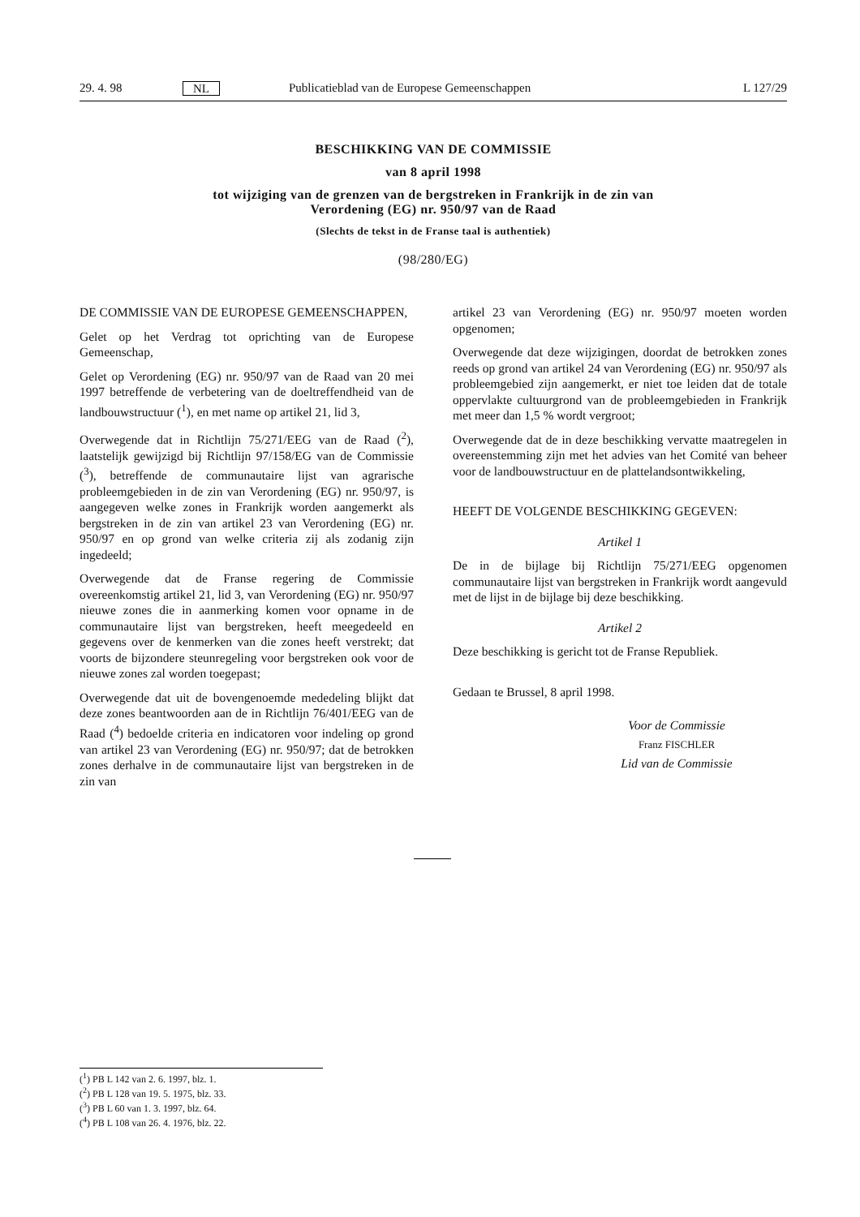29. 4. 98 NL Publicatieblad van de Europese Gemeenschappen L 127/29
BESCHIKKING VAN DE COMMISSIE
van 8 april 1998
tot wijziging van de grenzen van de bergstreken in Frankrijk in de zin van
Verordening (EG) nr. 950/97 van de Raad
(Slechts de tekst in de Franse taal is authentiek)
(98/280/EG)
DE COMMISSIE VAN DE EUROPESE GEMEENSCHAPPEN,
Gelet op het Verdrag tot oprichting van de Europese Gemeenschap,
Gelet op Verordening (EG) nr. 950/97 van de Raad van 20 mei 1997 betreffende de verbetering van de doeltreffendheid van de landbouwstructuur (<sup>1</sup>), en met name op artikel 21, lid 3,
Overwegende dat in Richtlijn 75/271/EEG van de Raad (<sup>2</sup>), laatstelijk gewijzigd bij Richtlijn 97/158/EG van de Commissie (<sup>3</sup>), betreffende de communautaire lijst van agrarische probleemgebieden in de zin van Verordening (EG) nr. 950/97, is aangegeven welke zones in Frankrijk worden aangemerkt als bergstreken in de zin van artikel 23 van Verordening (EG) nr. 950/97 en op grond van welke criteria zij als zodanig zijn ingedeeld;
Overwegende dat de Franse regering de Commissie overeenkomstig artikel 21, lid 3, van Verordening (EG) nr. 950/97 nieuwe zones die in aanmerking komen voor opname in de communautaire lijst van bergstreken, heeft meegedeeld en gegevens over de kenmerken van die zones heeft verstrekt; dat voorts de bijzondere steunregeling voor bergstreken ook voor de nieuwe zones zal worden toegepast;
Overwegende dat uit de bovengenoemde mededeling blijkt dat deze zones beantwoorden aan de in Richtlijn 76/401/EEG van de Raad (<sup>4</sup>) bedoelde criteria en indicatoren voor indeling op grond van artikel 23 van Verordening (EG) nr. 950/97; dat de betrokken zones derhalve in de communautaire lijst van bergstreken in de zin van
artikel 23 van Verordening (EG) nr. 950/97 moeten worden opgenomen;
Overwegende dat deze wijzigingen, doordat de betrokken zones reeds op grond van artikel 24 van Verordening (EG) nr. 950/97 als probleemgebied zijn aangemerkt, er niet toe leiden dat de totale oppervlakte cultuurgrond van de probleemgebieden in Frankrijk met meer dan 1,5 % wordt vergroot;
Overwegende dat de in deze beschikking vervatte maatregelen in overeenstemming zijn met het advies van het Comité van beheer voor de landbouwstructuur en de plattelandsontwikkeling,
HEEFT DE VOLGENDE BESCHIKKING GEGEVEN:
Artikel 1
De in de bijlage bij Richtlijn 75/271/EEG opgenomen communautaire lijst van bergstreken in Frankrijk wordt aangevuld met de lijst in de bijlage bij deze beschikking.
Artikel 2
Deze beschikking is gericht tot de Franse Republiek.
Gedaan te Brussel, 8 april 1998.
Voor de Commissie
Franz FISCHLER
Lid van de Commissie
(<sup>1</sup>) PB L 142 van 2. 6. 1997, blz. 1.
(<sup>2</sup>) PB L 128 van 19. 5. 1975, blz. 33.
(<sup>3</sup>) PB L 60 van 1. 3. 1997, blz. 64.
(<sup>4</sup>) PB L 108 van 26. 4. 1976, blz. 22.